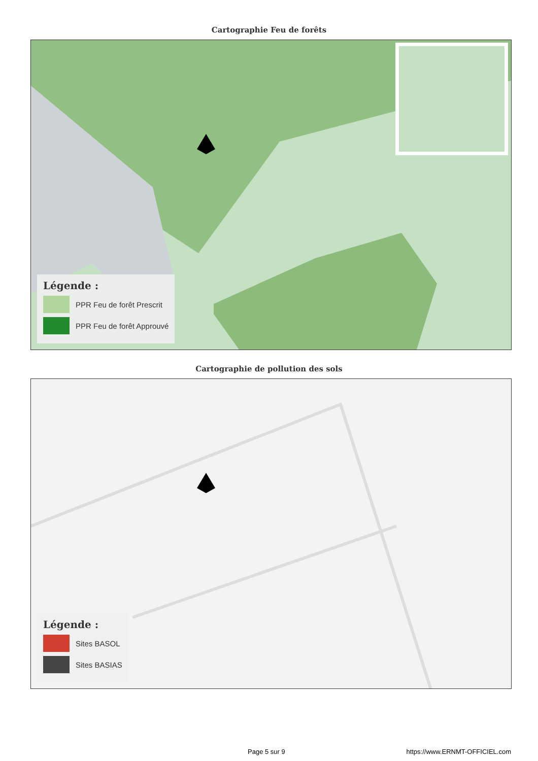Cartographie Feu de forêts
Légende :
PPR Feu de forêt Prescrit
PPR Feu de forêt Approuvé
Cartographie de pollution des sols
Légende :
Sites BASOL
Sites BASIAS
Page 5 sur 9 https://www.ERNMT-OFFICIEL.com